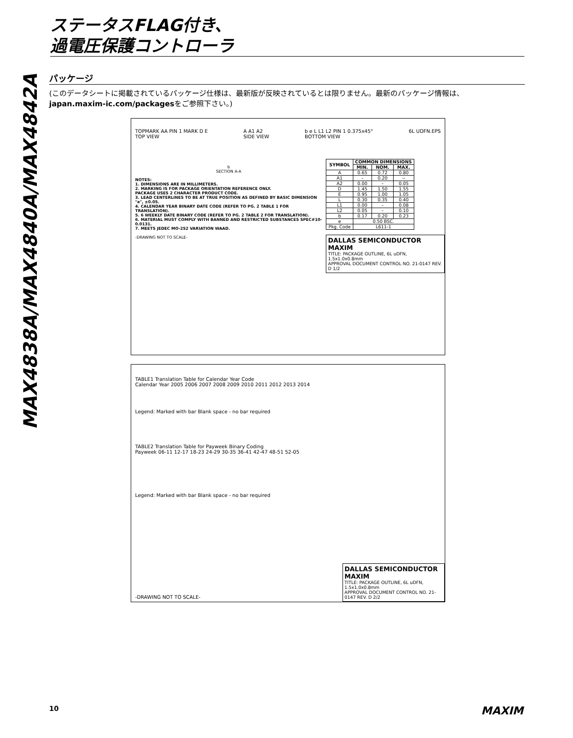ステータスFLAG付き、
過電圧保護コントローラ
MAX4838A/MAX4840A/MAX4842A
パッケージ
(このデータシートに掲載されているパッケージ仕様は、最新版が反映されているとは限りません。最新のパッケージ情報は、
japan.maxim-ic.com/packagesをご参照下さい。)
TOPMARK AA PIN 1 MARK D E
TOP VIEW A A1 A2
SIDE VIEW b e L L1 L2 PIN 1 0.375x45°
BOTTOM VIEW 6L UDFN.EPS
b
SECTION A-A
NOTES:
1. DIMENSIONS ARE IN MILLIMETERS.
2. MARKING IS FOR PACKAGE ORIENTATION REFERENCE ONLY.
PACKAGE USES 2 CHARACTER PRODUCT CODE.
3. LEAD CENTERLINES TO BE AT TRUE POSITION AS DEFINED BY BASIC DIMENSION "e", ±0.05.
4. CALENDAR YEAR BINARY DATE CODE (REFER TO PG. 2 TABLE 1 FOR TRANSLATION).
5. 6 WEEKLY DATE BINARY CODE (REFER TO PG. 2 TABLE 2 FOR TRANSLATION).
6. MATERIAL MUST COMPLY WITH BANNED AND RESTRICTED SUBSTANCES SPEC#10-0.0131.
7. MEETS JEDEC MO-252 VARIATION WAAD.
-DRAWING NOT TO SCALE-
| SYMBOL | COMMON DIMENSIONS | | |
| --- | --- | --- | --- |
| | MIN. | NOM. | MAX. |
| A | 0.65 | 0.72 | 0.80 |
| A1 | – | 0.20 | -- |
| A2 | 0.00 | – | 0.05 |
| D | 1.45 | 1.50 | 1.55 |
| E | 0.95 | 1.00 | 1.05 |
| L | 0.30 | 0.35 | 0.40 |
| L1 | 0.00 | – | 0.08 |
| L2 | 0.05 | – | 0.10 |
| b | 0.17 | 0.20 | 0.23 |
| e | 0.50 BSC. | | |
| Pkg. Code | L611-1 | | |
DALLAS SEMICONDUCTOR MAXIM
TITLE: PACKAGE OUTLINE, 6L uDFN, 1.5x1.0x0.8mm
APPROVAL DOCUMENT CONTROL NO. 21-0147 REV. D 1/2
TABLE1 Translation Table for Calendar Year Code
Calendar Year 2005 2006 2007 2008 2009 2010 2011 2012 2013 2014
Legend: Marked with bar Blank space - no bar required
TABLE2 Translation Table for Payweek Binary Coding
Payweek 06-11 12-17 18-23 24-29 30-35 36-41 42-47 48-51 52-05
Legend: Marked with bar Blank space - no bar required
DALLAS SEMICONDUCTOR MAXIM
TITLE: PACKAGE OUTLINE, 6L uDFN, 1.5x1.0x0.8mm
APPROVAL DOCUMENT CONTROL NO. 21-0147 REV. D 2/2
-DRAWING NOT TO SCALE-
10 MAXIM